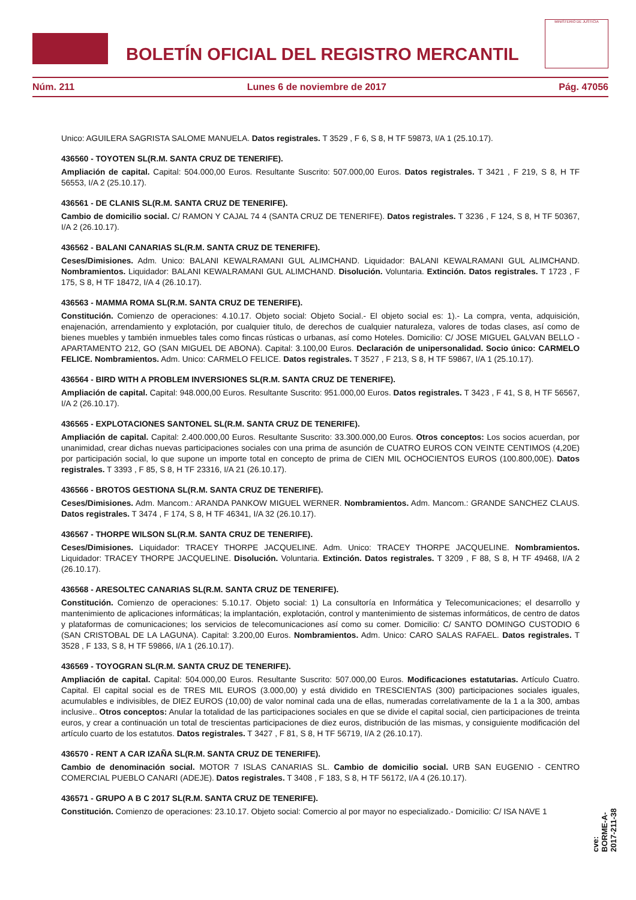BOLETÍN OFICIAL DEL REGISTRO MERCANTIL
MINISTERIO DE JUSTICIA
Núm. 211 Lunes 6 de noviembre de 2017 Pág. 47056
Unico: AGUILERA SAGRISTA SALOME MANUELA. Datos registrales. T 3529 , F 6, S 8, H TF 59873, I/A 1 (25.10.17).
436560 - TOYOTEN SL(R.M. SANTA CRUZ DE TENERIFE).
Ampliación de capital. Capital: 504.000,00 Euros. Resultante Suscrito: 507.000,00 Euros. Datos registrales. T 3421 , F 219, S 8, H TF 56553, I/A 2 (25.10.17).
436561 - DE CLANIS SL(R.M. SANTA CRUZ DE TENERIFE).
Cambio de domicilio social. C/ RAMON Y CAJAL 74 4 (SANTA CRUZ DE TENERIFE). Datos registrales. T 3236 , F 124, S 8, H TF 50367, I/A 2 (26.10.17).
436562 - BALANI CANARIAS SL(R.M. SANTA CRUZ DE TENERIFE).
Ceses/Dimisiones. Adm. Unico: BALANI KEWALRAMANI GUL ALIMCHAND. Liquidador: BALANI KEWALRAMANI GUL ALIMCHAND. Nombramientos. Liquidador: BALANI KEWALRAMANI GUL ALIMCHAND. Disolución. Voluntaria. Extinción. Datos registrales. T 1723 , F 175, S 8, H TF 18472, I/A 4 (26.10.17).
436563 - MAMMA ROMA SL(R.M. SANTA CRUZ DE TENERIFE).
Constitución. Comienzo de operaciones: 4.10.17. Objeto social: Objeto Social.- El objeto social es: 1).- La compra, venta, adquisición, enajenación, arrendamiento y explotación, por cualquier titulo, de derechos de cualquier naturaleza, valores de todas clases, así como de bienes muebles y también inmuebles tales como fincas rústicas o urbanas, así como Hoteles. Domicilio: C/ JOSE MIGUEL GALVAN BELLO - APARTAMENTO 212, GO (SAN MIGUEL DE ABONA). Capital: 3.100,00 Euros. Declaración de unipersonalidad. Socio único: CARMELO FELICE. Nombramientos. Adm. Unico: CARMELO FELICE. Datos registrales. T 3527 , F 213, S 8, H TF 59867, I/A 1 (25.10.17).
436564 - BIRD WITH A PROBLEM INVERSIONES SL(R.M. SANTA CRUZ DE TENERIFE).
Ampliación de capital. Capital: 948.000,00 Euros. Resultante Suscrito: 951.000,00 Euros. Datos registrales. T 3423 , F 41, S 8, H TF 56567, I/A 2 (26.10.17).
436565 - EXPLOTACIONES SANTONEL SL(R.M. SANTA CRUZ DE TENERIFE).
Ampliación de capital. Capital: 2.400.000,00 Euros. Resultante Suscrito: 33.300.000,00 Euros. Otros conceptos: Los socios acuerdan, por unanimidad, crear dichas nuevas participaciones sociales con una prima de asunción de CUATRO EUROS CON VEINTE CENTIMOS (4,20E) por participación social, lo que supone un importe total en concepto de prima de CIEN MIL OCHOCIENTOS EUROS (100.800,00E). Datos registrales. T 3393 , F 85, S 8, H TF 23316, I/A 21 (26.10.17).
436566 - BROTOS GESTIONA SL(R.M. SANTA CRUZ DE TENERIFE).
Ceses/Dimisiones. Adm. Mancom.: ARANDA PANKOW MIGUEL WERNER. Nombramientos. Adm. Mancom.: GRANDE SANCHEZ CLAUS. Datos registrales. T 3474 , F 174, S 8, H TF 46341, I/A 32 (26.10.17).
436567 - THORPE WILSON SL(R.M. SANTA CRUZ DE TENERIFE).
Ceses/Dimisiones. Liquidador: TRACEY THORPE JACQUELINE. Adm. Unico: TRACEY THORPE JACQUELINE. Nombramientos. Liquidador: TRACEY THORPE JACQUELINE. Disolución. Voluntaria. Extinción. Datos registrales. T 3209 , F 88, S 8, H TF 49468, I/A 2 (26.10.17).
436568 - ARESOLTEC CANARIAS SL(R.M. SANTA CRUZ DE TENERIFE).
Constitución. Comienzo de operaciones: 5.10.17. Objeto social: 1) La consultoría en Informática y Telecomunicaciones; el desarrollo y mantenimiento de aplicaciones informáticas; la implantación, explotación, control y mantenimiento de sistemas informáticos, de centro de datos y plataformas de comunicaciones; los servicios de telecomunicaciones así como su comer. Domicilio: C/ SANTO DOMINGO CUSTODIO 6 (SAN CRISTOBAL DE LA LAGUNA). Capital: 3.200,00 Euros. Nombramientos. Adm. Unico: CARO SALAS RAFAEL. Datos registrales. T 3528 , F 133, S 8, H TF 59866, I/A 1 (26.10.17).
436569 - TOYOGRAN SL(R.M. SANTA CRUZ DE TENERIFE).
Ampliación de capital. Capital: 504.000,00 Euros. Resultante Suscrito: 507.000,00 Euros. Modificaciones estatutarias. Artículo Cuatro. Capital. El capital social es de TRES MIL EUROS (3.000,00) y está dividido en TRESCIENTAS (300) participaciones sociales iguales, acumulables e indivisibles, de DIEZ EUROS (10,00) de valor nominal cada una de ellas, numeradas correlativamente de la 1 a la 300, ambas inclusive.. Otros conceptos: Anular la totalidad de las participaciones sociales en que se divide el capital social, cien participaciones de treinta euros, y crear a continuación un total de trescientas participaciones de diez euros, distribución de las mismas, y consiguiente modificación del artículo cuarto de los estatutos. Datos registrales. T 3427 , F 81, S 8, H TF 56719, I/A 2 (26.10.17).
436570 - RENT A CAR IZAÑA SL(R.M. SANTA CRUZ DE TENERIFE).
Cambio de denominación social. MOTOR 7 ISLAS CANARIAS SL. Cambio de domicilio social. URB SAN EUGENIO - CENTRO COMERCIAL PUEBLO CANARI (ADEJE). Datos registrales. T 3408 , F 183, S 8, H TF 56172, I/A 4 (26.10.17).
436571 - GRUPO A B C 2017 SL(R.M. SANTA CRUZ DE TENERIFE).
Constitución. Comienzo de operaciones: 23.10.17. Objeto social: Comercio al por mayor no especializado.- Domicilio: C/ ISA NAVE 1
cve: BORME-A-2017-211-38